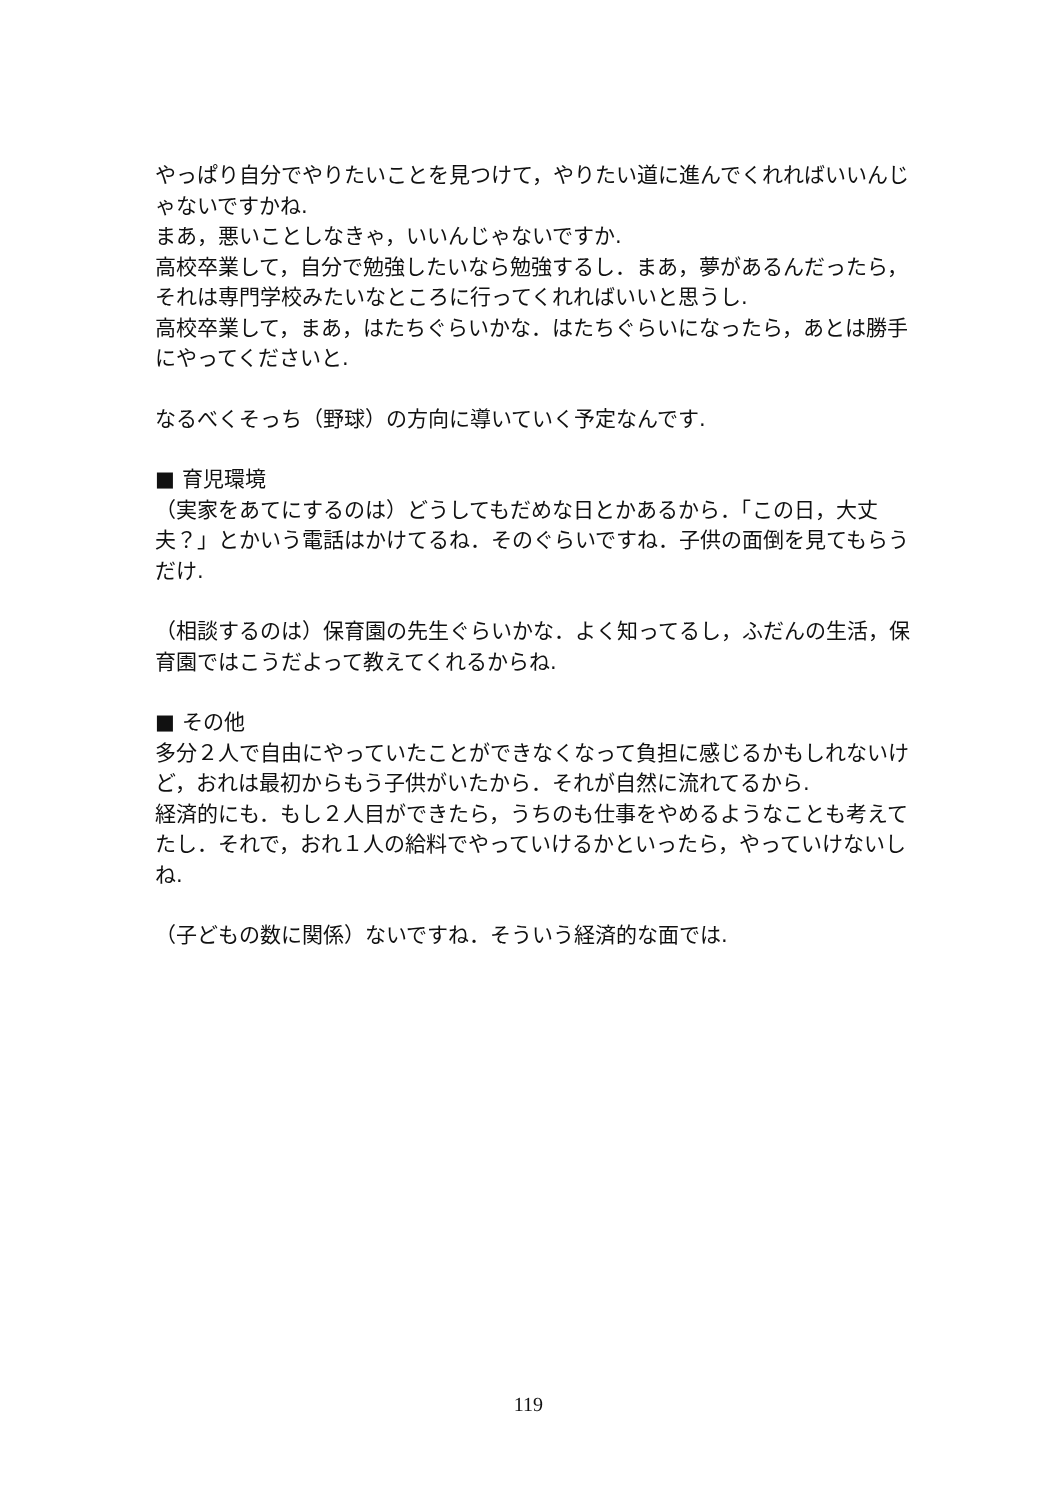やっぱり自分でやりたいことを見つけて，やりたい道に進んでくれればいいんじゃないですかね.
まあ，悪いことしなきゃ，いいんじゃないですか.
高校卒業して，自分で勉強したいなら勉強するし．まあ，夢があるんだったら，それは専門学校みたいなところに行ってくれればいいと思うし.
高校卒業して，まあ，はたちぐらいかな．はたちぐらいになったら，あとは勝手にやってくださいと.
なるべくそっち（野球）の方向に導いていく予定なんです.
■ 育児環境
（実家をあてにするのは）どうしてもだめな日とかあるから．「この日，大丈夫？」とかいう電話はかけてるね．そのぐらいですね．子供の面倒を見てもらうだけ.
（相談するのは）保育園の先生ぐらいかな．よく知ってるし，ふだんの生活，保育園ではこうだよって教えてくれるからね.
■ その他
多分２人で自由にやっていたことができなくなって負担に感じるかもしれないけど，おれは最初からもう子供がいたから．それが自然に流れてるから.
経済的にも．もし２人目ができたら，うちのも仕事をやめるようなことも考えてたし．それで，おれ１人の給料でやっていけるかといったら，やっていけないしね.
（子どもの数に関係）ないですね．そういう経済的な面では.
119